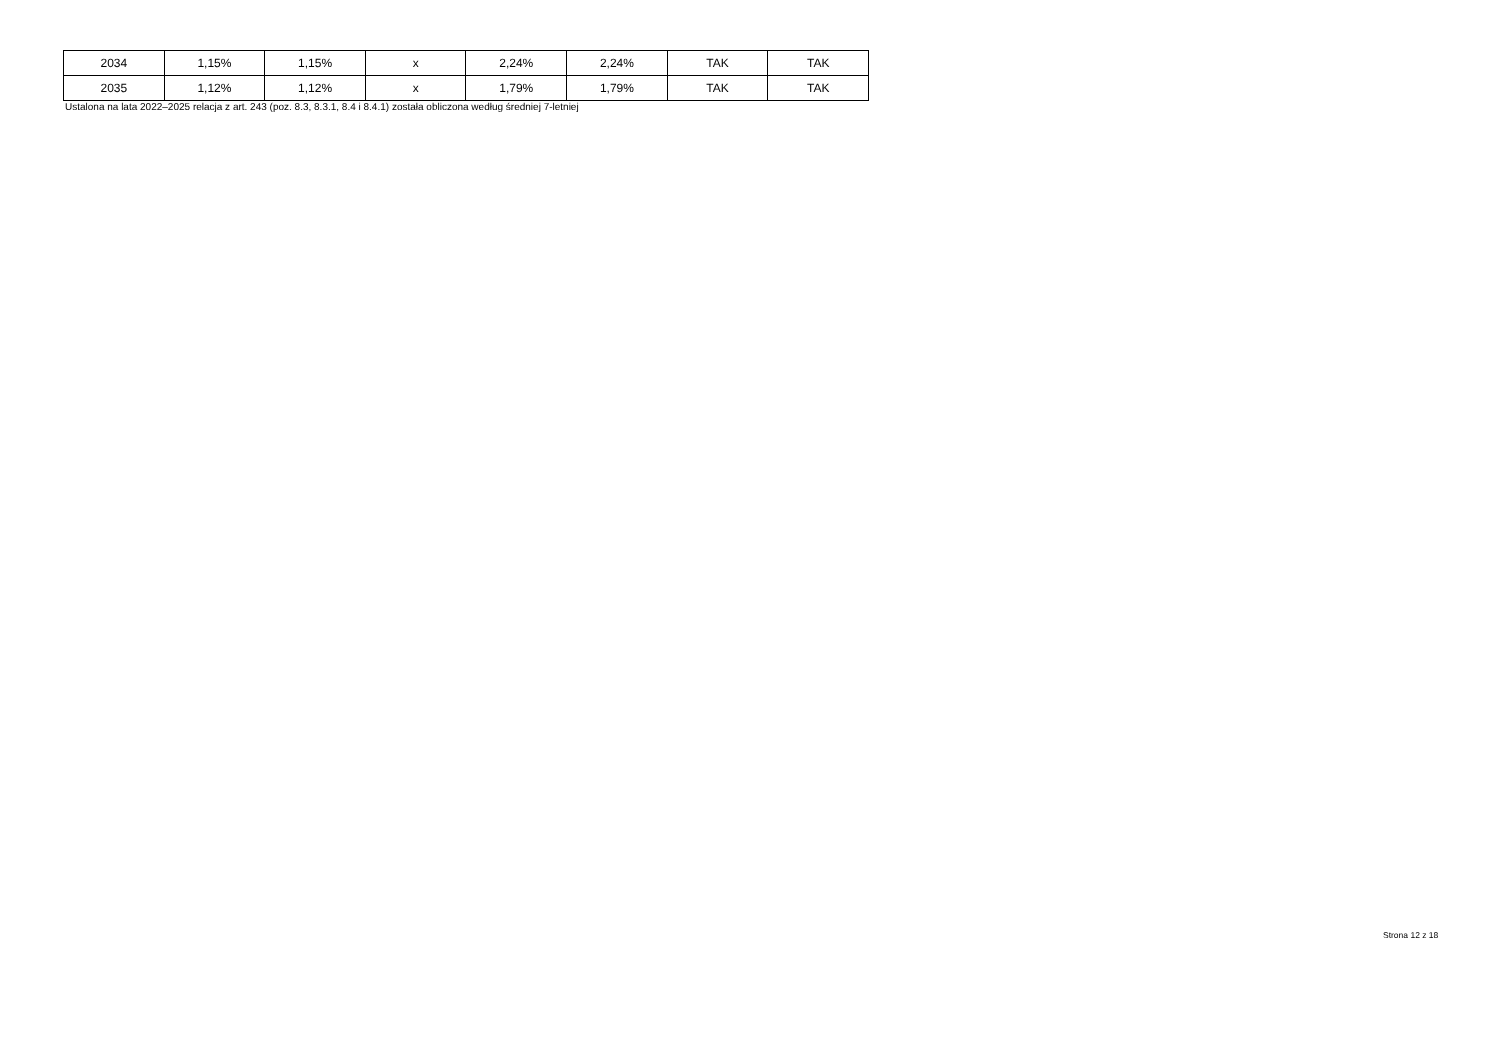| 2034 | 1,15% | 1,15% | x | 2,24% | 2,24% | TAK | TAK |
| 2035 | 1,12% | 1,12% | x | 1,79% | 1,79% | TAK | TAK |
Ustalona na lata 2022–2025 relacja z art. 243 (poz. 8.3, 8.3.1, 8.4 i 8.4.1) została obliczona według średniej 7-letniej
Strona 12 z 18